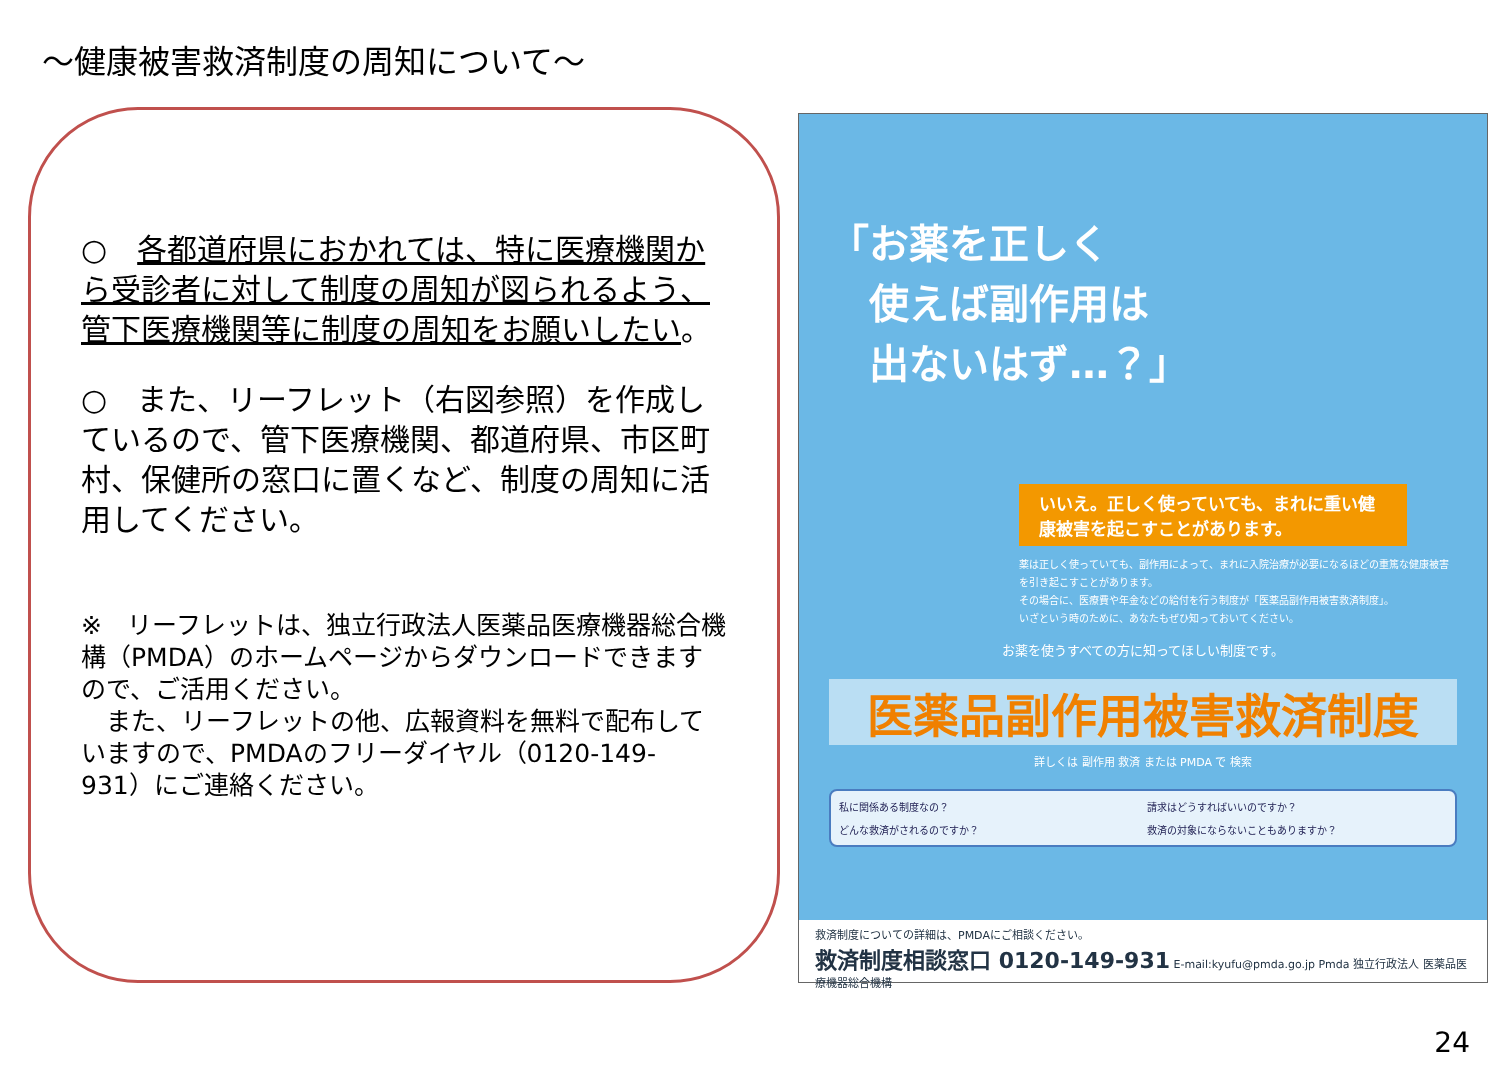～健康被害救済制度の周知について～
○　各都道府県におかれては、特に医療機関から受診者に対して制度の周知が図られるよう、管下医療機関等に制度の周知をお願いしたい。
○　また、リーフレット（右図参照）を作成しているので、管下医療機関、都道府県、市区町村、保健所の窓口に置くなど、制度の周知に活用してください。
※　リーフレットは、独立行政法人医薬品医療機器総合機構（PMDA）のホームページからダウンロードできますので、ご活用ください。
　また、リーフレットの他、広報資料を無料で配布していますので、PMDAのフリーダイヤル（0120-149-931）にご連絡ください。
「お薬を正しく
　使えば副作用は
　出ないはず…？」
いいえ。正しく使っていても、まれに重い健康被害を起こすことがあります。
薬は正しく使っていても、副作用によって、まれに入院治療が必要になるほどの重篤な健康被害を引き起こすことがあります。
その場合に、医療費や年金などの給付を行う制度が「医薬品副作用被害救済制度」。
いざという時のために、あなたもぜひ知っておいてください。
お薬を使うすべての方に知ってほしい制度です。
医薬品副作用被害救済制度
詳しくは 副作用 救済 または PMDA で 検索
私に関係ある制度なの？
請求はどうすればいいのですか？
どんな救済がされるのですか？
救済の対象にならないこともありますか？
救済制度についての詳細は、PMDAにご相談ください。
救済制度相談窓口 0120-149-931 E-mail:kyufu@pmda.go.jp Pmda 独立行政法人 医薬品医療機器総合機構
24